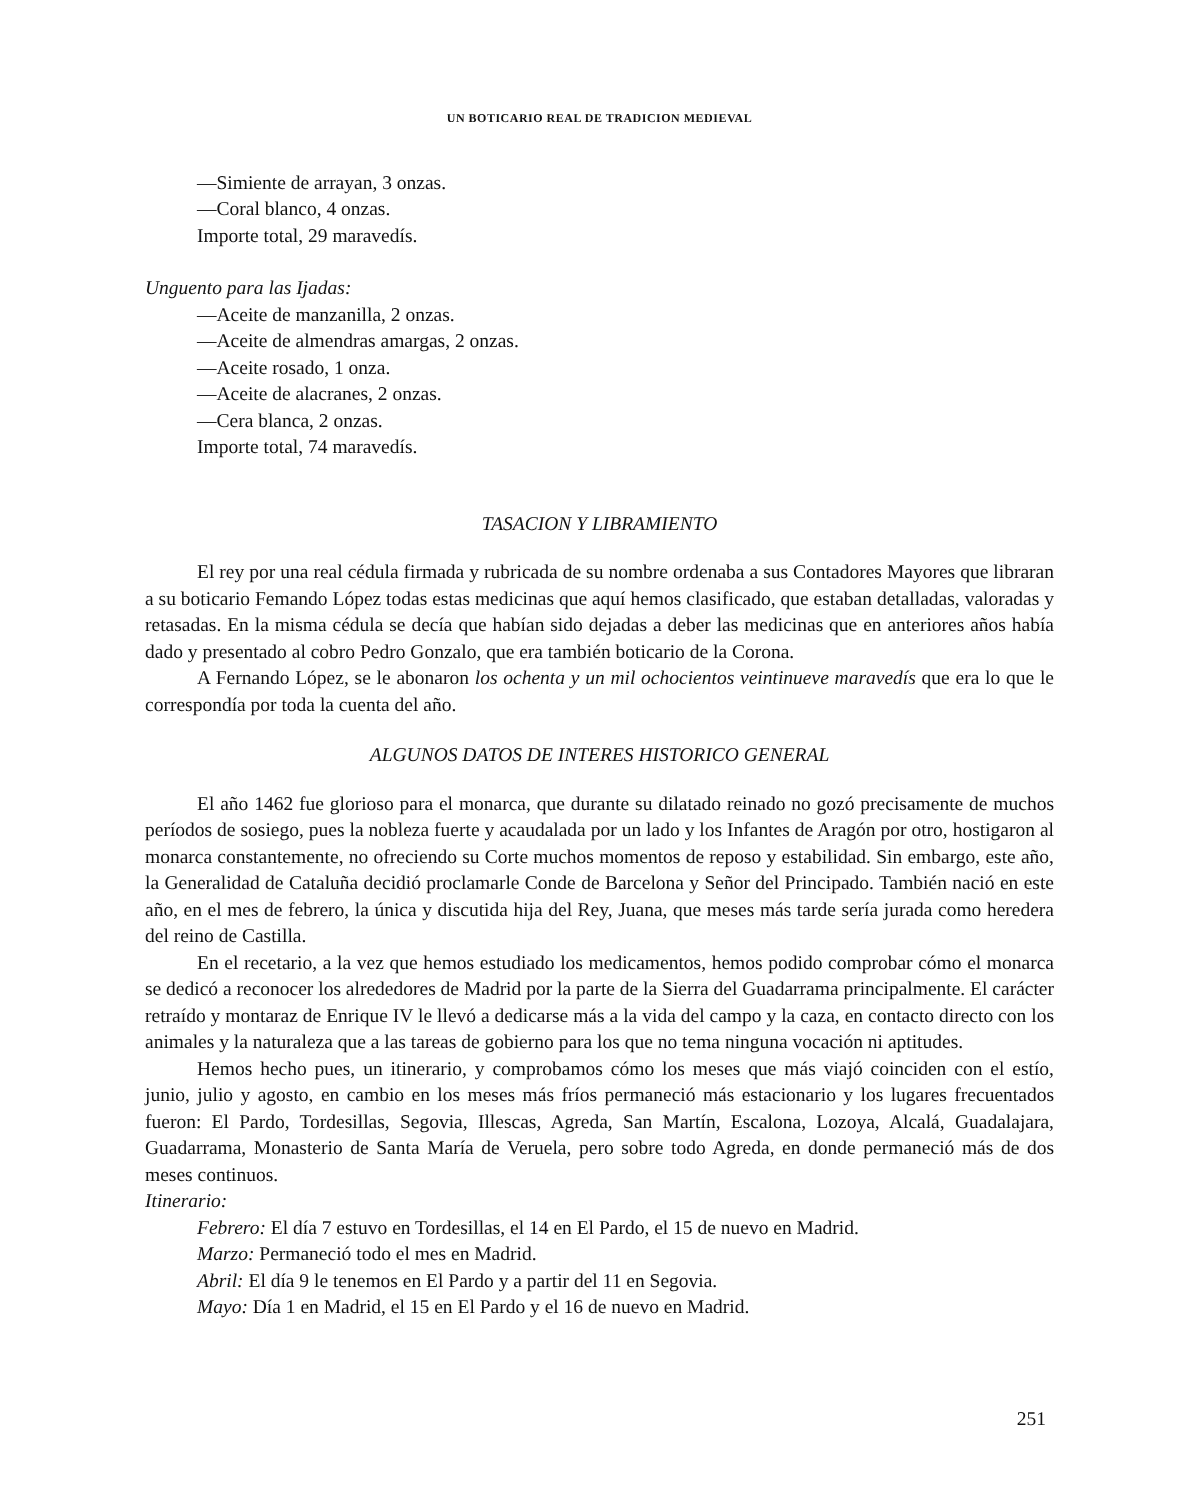UN BOTICARIO REAL DE TRADICION MEDIEVAL
—Simiente de arrayan, 3 onzas.
—Coral blanco, 4 onzas.
Importe total, 29 maravedís.
Unguento para las Ijadas:
—Aceite de manzanilla, 2 onzas.
—Aceite de almendras amargas, 2 onzas.
—Aceite rosado, 1 onza.
—Aceite de alacranes, 2 onzas.
—Cera blanca, 2 onzas.
Importe total, 74 maravedís.
TASACION Y LIBRAMIENTO
El rey por una real cédula firmada y rubricada de su nombre ordenaba a sus Contadores Mayores que libraran a su boticario Femando López todas estas medicinas que aquí hemos clasificado, que estaban detalladas, valoradas y retasadas. En la misma cédula se decía que habían sido dejadas a deber las medicinas que en anteriores años había dado y presentado al cobro Pedro Gonzalo, que era también boticario de la Corona.
A Fernando López, se le abonaron los ochenta y un mil ochocientos veintinueve maravedís que era lo que le correspondía por toda la cuenta del año.
ALGUNOS DATOS DE INTERES HISTORICO GENERAL
El año 1462 fue glorioso para el monarca, que durante su dilatado reinado no gozó precisamente de muchos períodos de sosiego, pues la nobleza fuerte y acaudalada por un lado y los Infantes de Aragón por otro, hostigaron al monarca constantemente, no ofreciendo su Corte muchos momentos de reposo y estabilidad. Sin embargo, este año, la Generalidad de Cataluña decidió proclamarle Conde de Barcelona y Señor del Principado. También nació en este año, en el mes de febrero, la única y discutida hija del Rey, Juana, que meses más tarde sería jurada como heredera del reino de Castilla.
En el recetario, a la vez que hemos estudiado los medicamentos, hemos podido comprobar cómo el monarca se dedicó a reconocer los alrededores de Madrid por la parte de la Sierra del Guadarrama principalmente. El carácter retraído y montaraz de Enrique IV le llevó a dedicarse más a la vida del campo y la caza, en contacto directo con los animales y la naturaleza que a las tareas de gobierno para los que no tema ninguna vocación ni aptitudes.
Hemos hecho pues, un itinerario, y comprobamos cómo los meses que más viajó coinciden con el estío, junio, julio y agosto, en cambio en los meses más fríos permaneció más estacionario y los lugares frecuentados fueron: El Pardo, Tordesillas, Segovia, Illescas, Agreda, San Martín, Escalona, Lozoya, Alcalá, Guadalajara, Guadarrama, Monasterio de Santa María de Veruela, pero sobre todo Agreda, en donde permaneció más de dos meses continuos.
Itinerario:
Febrero: El día 7 estuvo en Tordesillas, el 14 en El Pardo, el 15 de nuevo en Madrid.
Marzo: Permaneció todo el mes en Madrid.
Abril: El día 9 le tenemos en El Pardo y a partir del 11 en Segovia.
Mayo: Día 1 en Madrid, el 15 en El Pardo y el 16 de nuevo en Madrid.
251